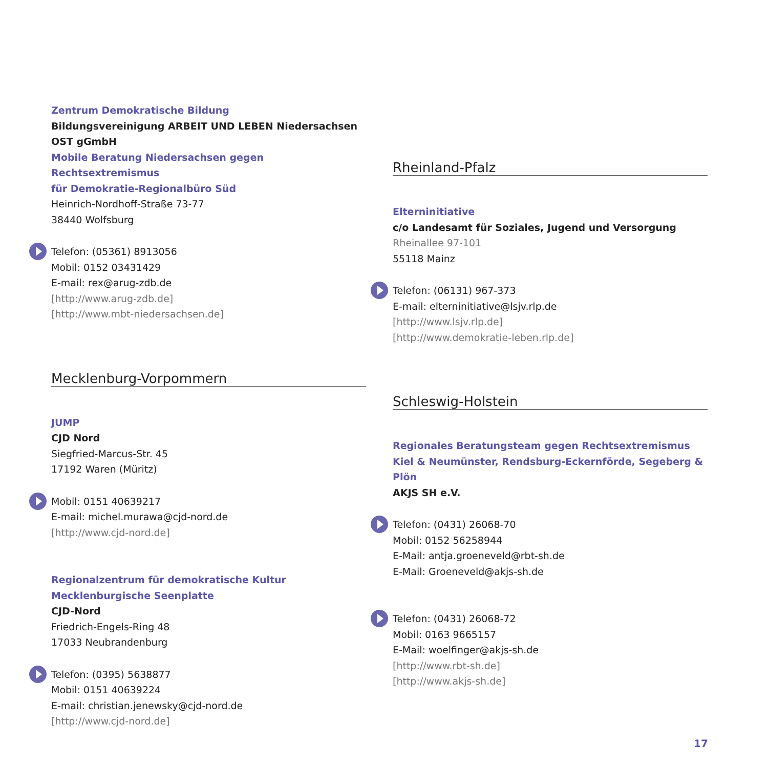Zentrum Demokratische Bildung
Bildungsvereinigung ARBEIT UND LEBEN Niedersachsen OST gGmbH
Mobile Beratung Niedersachsen gegen Rechtsextremismus
für Demokratie-Regionalbüro Süd
Heinrich-Nordhoff-Straße 73-77
38440 Wolfsburg
Telefon: (05361) 8913056
Mobil: 0152 03431429
E-mail: rex@arug-zdb.de
[http://www.arug-zdb.de]
[http://www.mbt-niedersachsen.de]
Mecklenburg-Vorpommern
JUMP
CJD Nord
Siegfried-Marcus-Str. 45
17192 Waren (Müritz)
Mobil: 0151 40639217
E-mail: michel.murawa@cjd-nord.de
[http://www.cjd-nord.de]
Regionalzentrum für demokratische Kultur
Mecklenburgische Seenplatte
CJD-Nord
Friedrich-Engels-Ring 48
17033 Neubrandenburg
Telefon: (0395) 5638877
Mobil: 0151 40639224
E-mail: christian.jenewsky@cjd-nord.de
[http://www.cjd-nord.de]
Rheinland-Pfalz
Elterninitiative
c/o Landesamt für Soziales, Jugend und Versorgung
Rheinallee 97-101
55118 Mainz
Telefon: (06131) 967-373
E-mail: elterninitiative@lsjv.rlp.de
[http://www.lsjv.rlp.de]
[http://www.demokratie-leben.rlp.de]
Schleswig-Holstein
Regionales Beratungsteam gegen Rechtsextremismus
Kiel & Neumünster, Rendsburg-Eckernförde, Segeberg & Plön
AKJS SH e.V.
Telefon: (0431) 26068-70
Mobil: 0152 56258944
E-Mail: antja.groeneveld@rbt-sh.de
E-Mail: Groeneveld@akjs-sh.de
Telefon: (0431) 26068-72
Mobil: 0163 9665157
E-Mail: woelfinger@akjs-sh.de
[http://www.rbt-sh.de]
[http://www.akjs-sh.de]
17